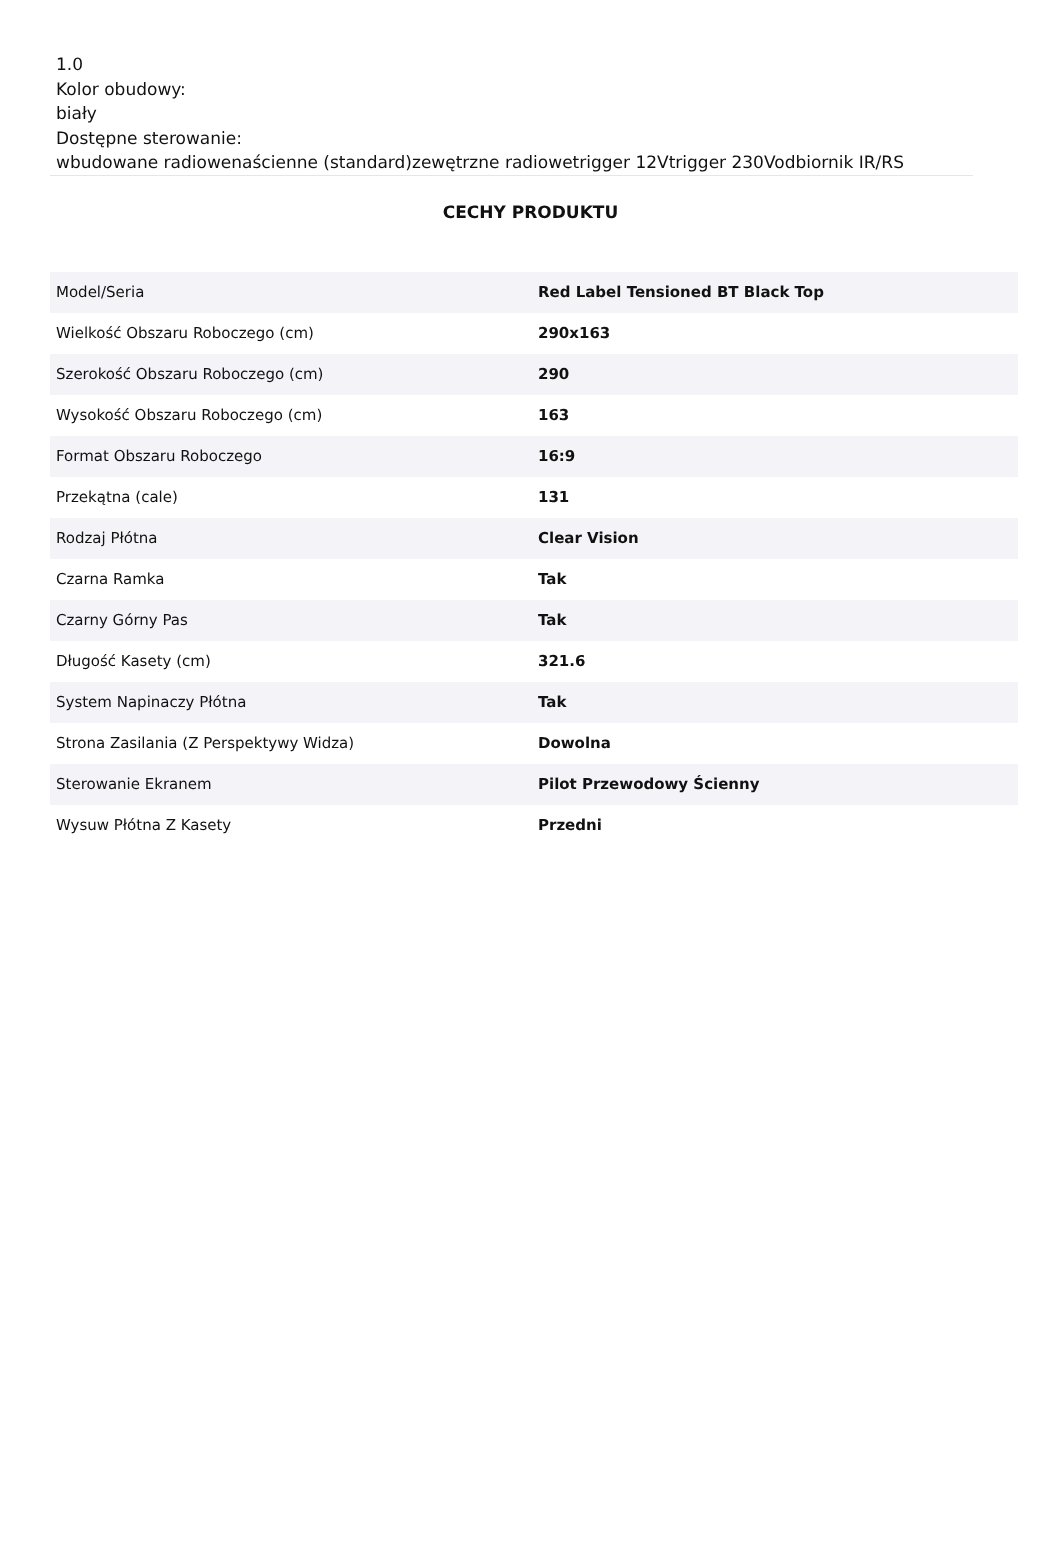1.0
Kolor obudowy:
biały
Dostępne sterowanie:
wbudowane radiowenaścienne (standard)zewętrzne radiowetrigger 12Vtrigger 230Vodbiornik IR/RS
CECHY PRODUKTU
| Model/Seria | Red Label Tensioned BT Black Top |
| Wielkość Obszaru Roboczego (cm) | 290x163 |
| Szerokość Obszaru Roboczego (cm) | 290 |
| Wysokość Obszaru Roboczego (cm) | 163 |
| Format Obszaru Roboczego | 16:9 |
| Przekątna (cale) | 131 |
| Rodzaj Płótna | Clear Vision |
| Czarna Ramka | Tak |
| Czarny Górny Pas | Tak |
| Długość Kasety (cm) | 321.6 |
| System Napinaczy Płótna | Tak |
| Strona Zasilania (Z Perspektywy Widza) | Dowolna |
| Sterowanie Ekranem | Pilot Przewodowy Ścienny |
| Wysuw Płótna Z Kasety | Przedni |